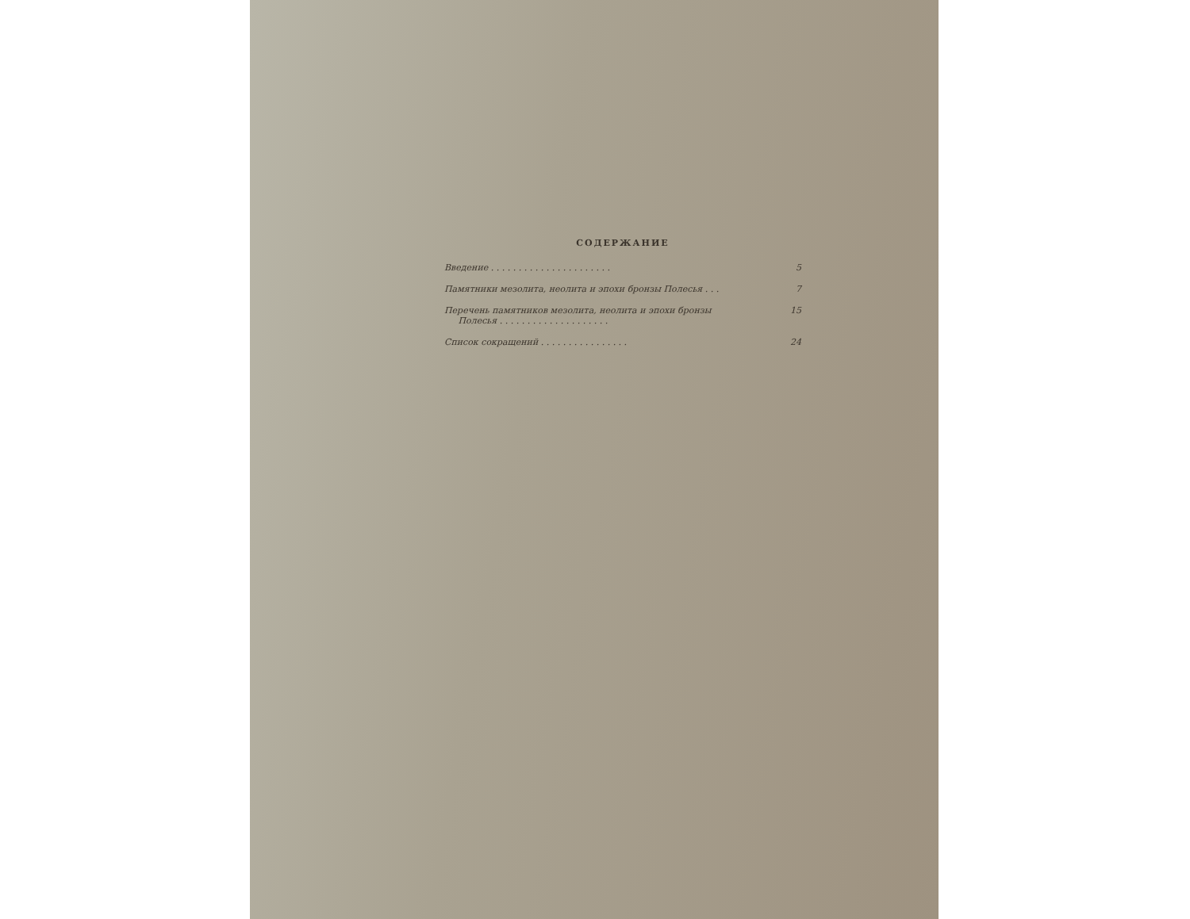СОДЕРЖАНИЕ
Введение . . . . . . . . . . . . . . . . . . . . . . 5
Памятники мезолита, неолита и эпохи бронзы Полесья . . . 7
Перечень памятников мезолита, неолита и эпохи бронзы
Полесья . . . . . . . . . . . . . . . . . . . . 15
Список сокращений . . . . . . . . . . . . . . . . 24